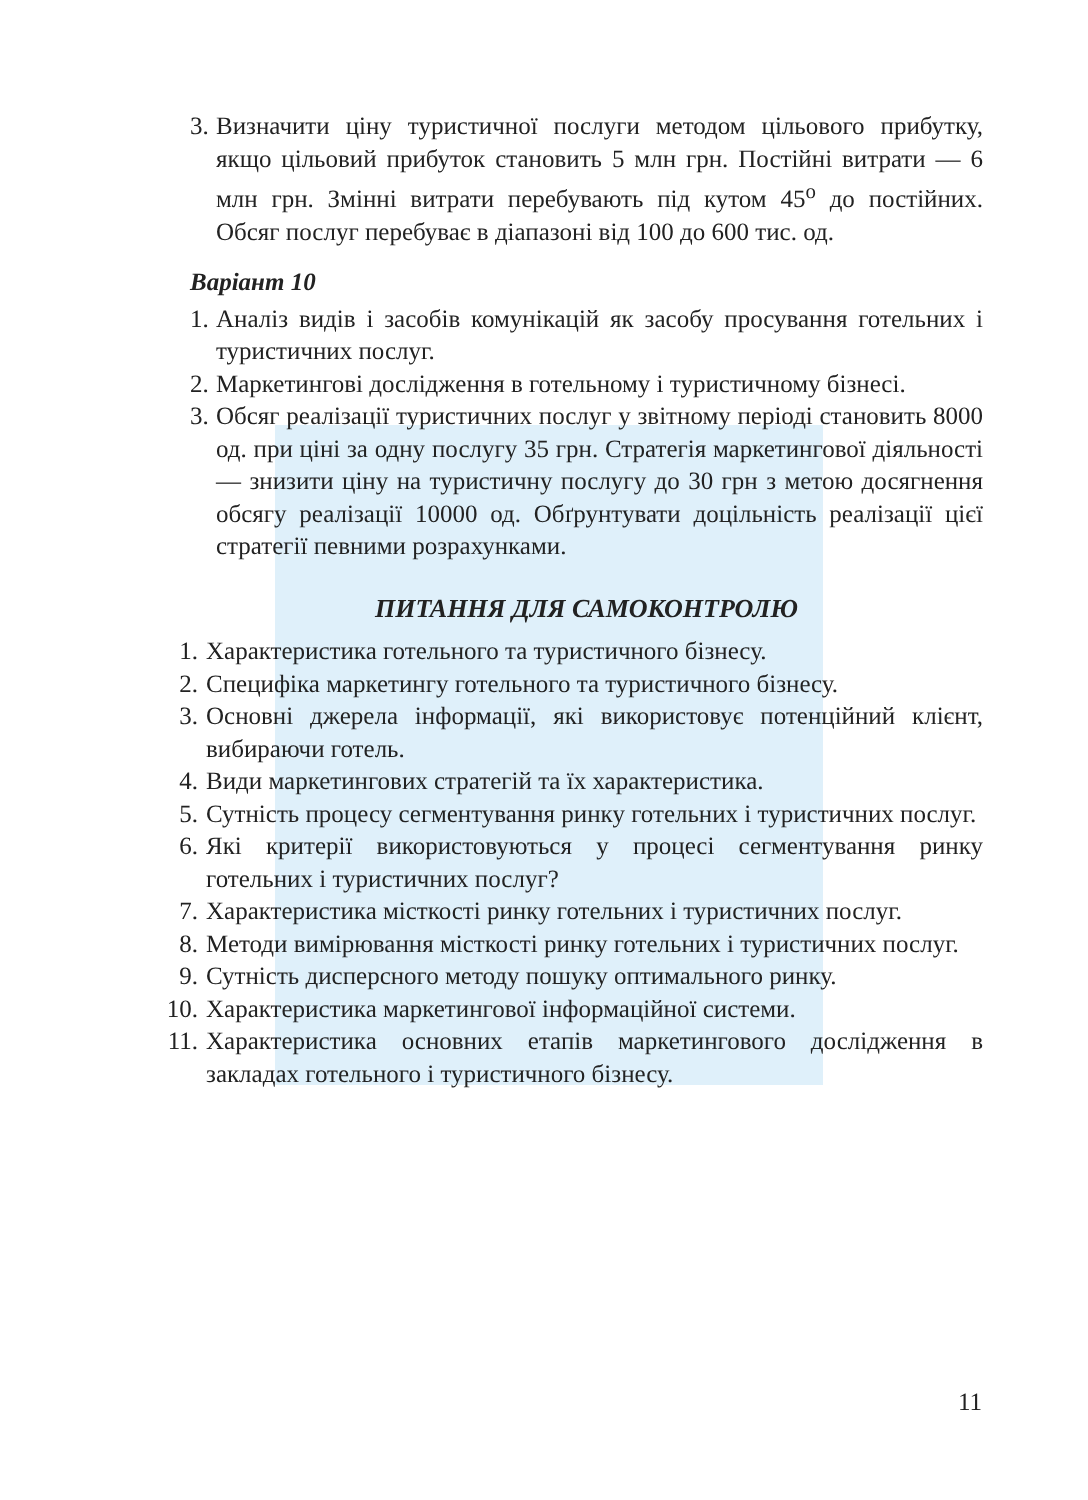3. Визначити ціну туристичної послуги методом цільового прибутку, якщо цільовий прибуток становить 5 млн грн. Постійні витрати — 6 млн грн. Змінні витрати перебувають під кутом 45<sup>о</sup> до постійних. Обсяг послуг перебуває в діапазоні від 100 до 600 тис. од.
Варіант 10
1. Аналіз видів і засобів комунікацій як засобу просування готельних і туристичних послуг.
2. Маркетингові дослідження в готельному і туристичному бізнесі.
3. Обсяг реалізації туристичних послуг у звітному періоді становить 8000 од. при ціні за одну послугу 35 грн. Стратегія маркетингової діяльності — знизити ціну на туристичну послугу до 30 грн з метою досягнення обсягу реалізації 10000 од. Обґрунтувати доцільність реалізації цієї стратегії певними розрахунками.
ПИТАННЯ ДЛЯ САМОКОНТРОЛЮ
1. Характеристика готельного та туристичного бізнесу.
2. Специфіка маркетингу готельного та туристичного бізнесу.
3. Основні джерела інформації, які використовує потенційний клієнт, вибираючи готель.
4. Види маркетингових стратегій та їх характеристика.
5. Сутність процесу сегментування ринку готельних і туристичних послуг.
6. Які критерії використовуються у процесі сегментування ринку готельних і туристичних послуг?
7. Характеристика місткості ринку готельних і туристичних послуг.
8. Методи вимірювання місткості ринку готельних і туристичних послуг.
9. Сутність дисперсного методу пошуку оптимального ринку.
10. Характеристика маркетингової інформаційної системи.
11. Характеристика основних етапів маркетингового дослідження в закладах готельного і туристичного бізнесу.
11